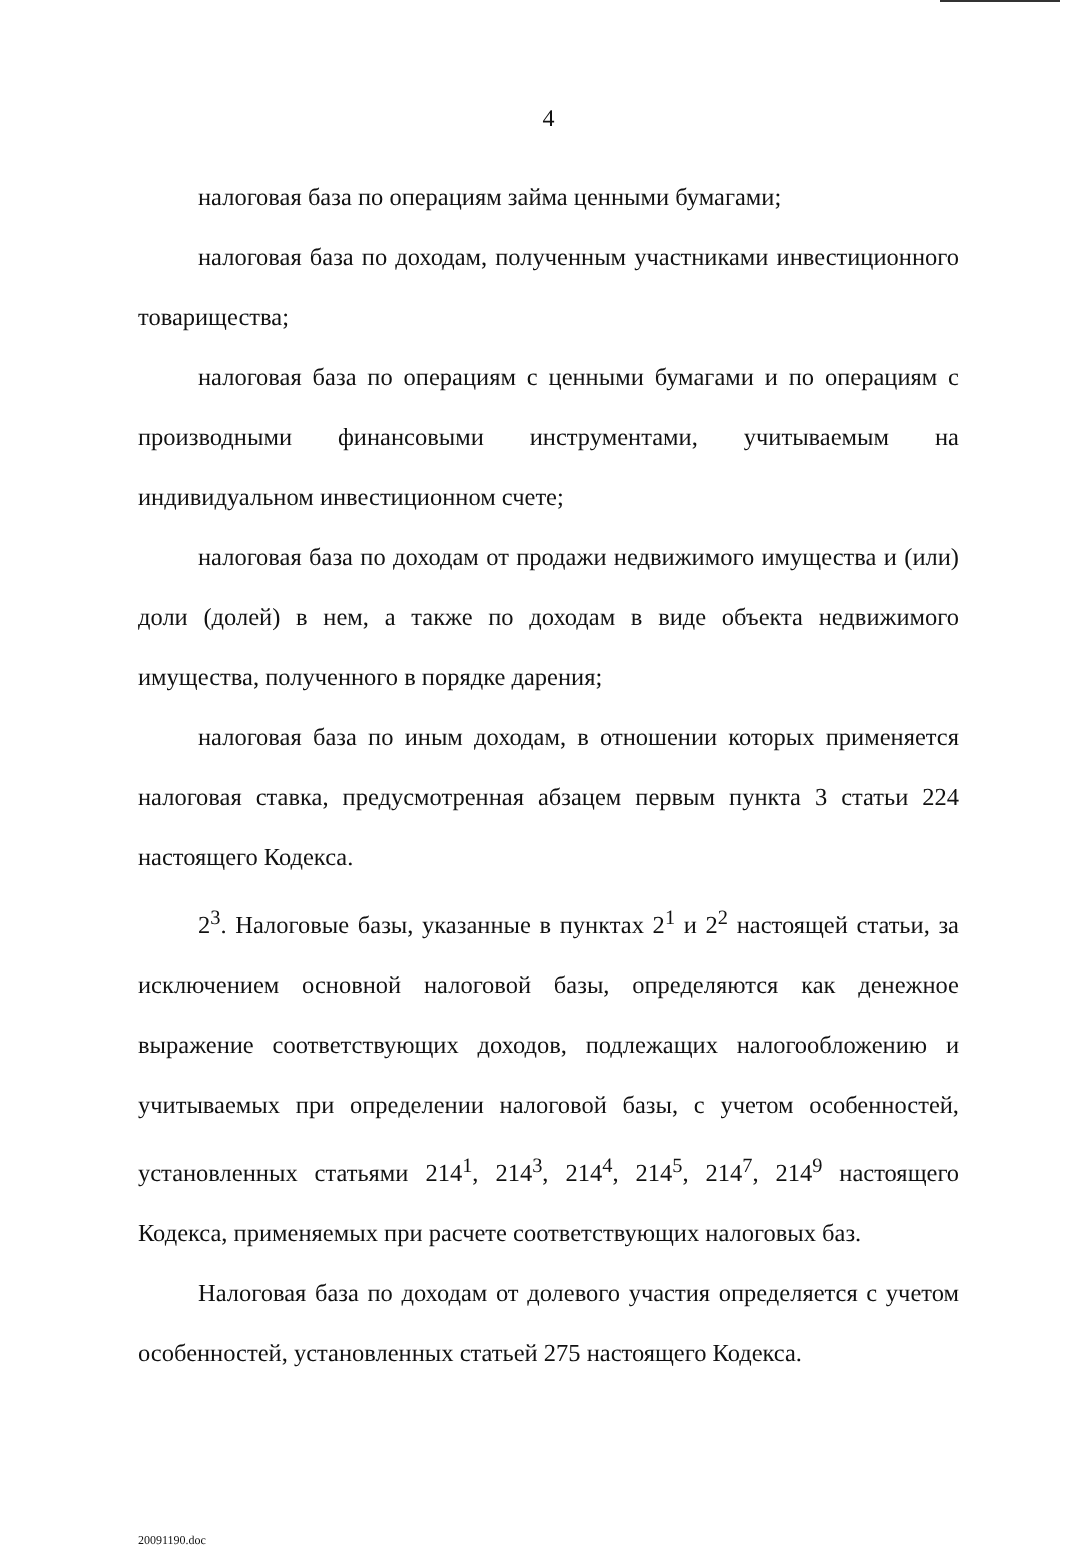4
налоговая база по операциям займа ценными бумагами;
налоговая база по доходам, полученным участниками инвестиционного товарищества;
налоговая база по операциям с ценными бумагами и по операциям с производными финансовыми инструментами, учитываемым на индивидуальном инвестиционном счете;
налоговая база по доходам от продажи недвижимого имущества и (или) доли (долей) в нем, а также по доходам в виде объекта недвижимого имущества, полученного в порядке дарения;
налоговая база по иным доходам, в отношении которых применяется налоговая ставка, предусмотренная абзацем первым пункта 3 статьи 224 настоящего Кодекса.
2<sup>3</sup>. Налоговые базы, указанные в пунктах 2<sup>1</sup> и 2<sup>2</sup> настоящей статьи, за исключением основной налоговой базы, определяются как денежное выражение соответствующих доходов, подлежащих налогообложению и учитываемых при определении налоговой базы, с учетом особенностей, установленных статьями 214<sup>1</sup>, 214<sup>3</sup>, 214<sup>4</sup>, 214<sup>5</sup>, 214<sup>7</sup>, 214<sup>9</sup> настоящего Кодекса, применяемых при расчете соответствующих налоговых баз.
Налоговая база по доходам от долевого участия определяется с учетом особенностей, установленных статьей 275 настоящего Кодекса.
20091190.doc